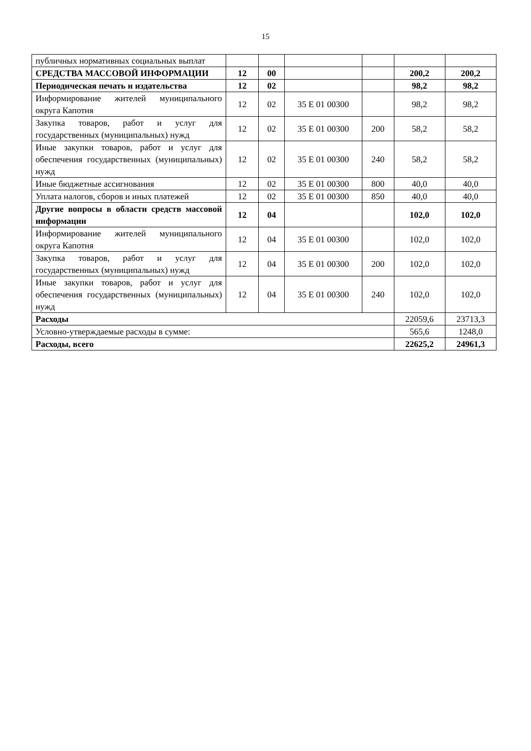15
| публичных нормативных социальных выплат | | | | | | |
| СРЕДСТВА МАССОВОЙ ИНФОРМАЦИИ | 12 | 00 | | | 200,2 | 200,2 |
| Периодическая печать и издательства | 12 | 02 | | | 98,2 | 98,2 |
| Информирование жителей муниципального округа Капотня | 12 | 02 | 35 Е 01 00300 | | 98,2 | 98,2 |
| Закупка товаров, работ и услуг для государственных (муниципальных) нужд | 12 | 02 | 35 Е 01 00300 | 200 | 58,2 | 58,2 |
| Иные закупки товаров, работ и услуг для обеспечения государственных (муниципальных) нужд | 12 | 02 | 35 Е 01 00300 | 240 | 58,2 | 58,2 |
| Иные бюджетные ассигнования | 12 | 02 | 35 Е 01 00300 | 800 | 40,0 | 40,0 |
| Уплата налогов, сборов и иных платежей | 12 | 02 | 35 Е 01 00300 | 850 | 40,0 | 40,0 |
| Другие вопросы в области средств массовой информации | 12 | 04 | | | 102,0 | 102,0 |
| Информирование жителей муниципального округа Капотня | 12 | 04 | 35 Е 01 00300 | | 102,0 | 102,0 |
| Закупка товаров, работ и услуг для государственных (муниципальных) нужд | 12 | 04 | 35 Е 01 00300 | 200 | 102,0 | 102,0 |
| Иные закупки товаров, работ и услуг для обеспечения государственных (муниципальных) нужд | 12 | 04 | 35 Е 01 00300 | 240 | 102,0 | 102,0 |
| Расходы | | | | | 22059,6 | 23713,3 |
| Условно-утверждаемые расходы в сумме: | | | | | 565,6 | 1248,0 |
| Расходы, всего | | | | | 22625,2 | 24961,3 |